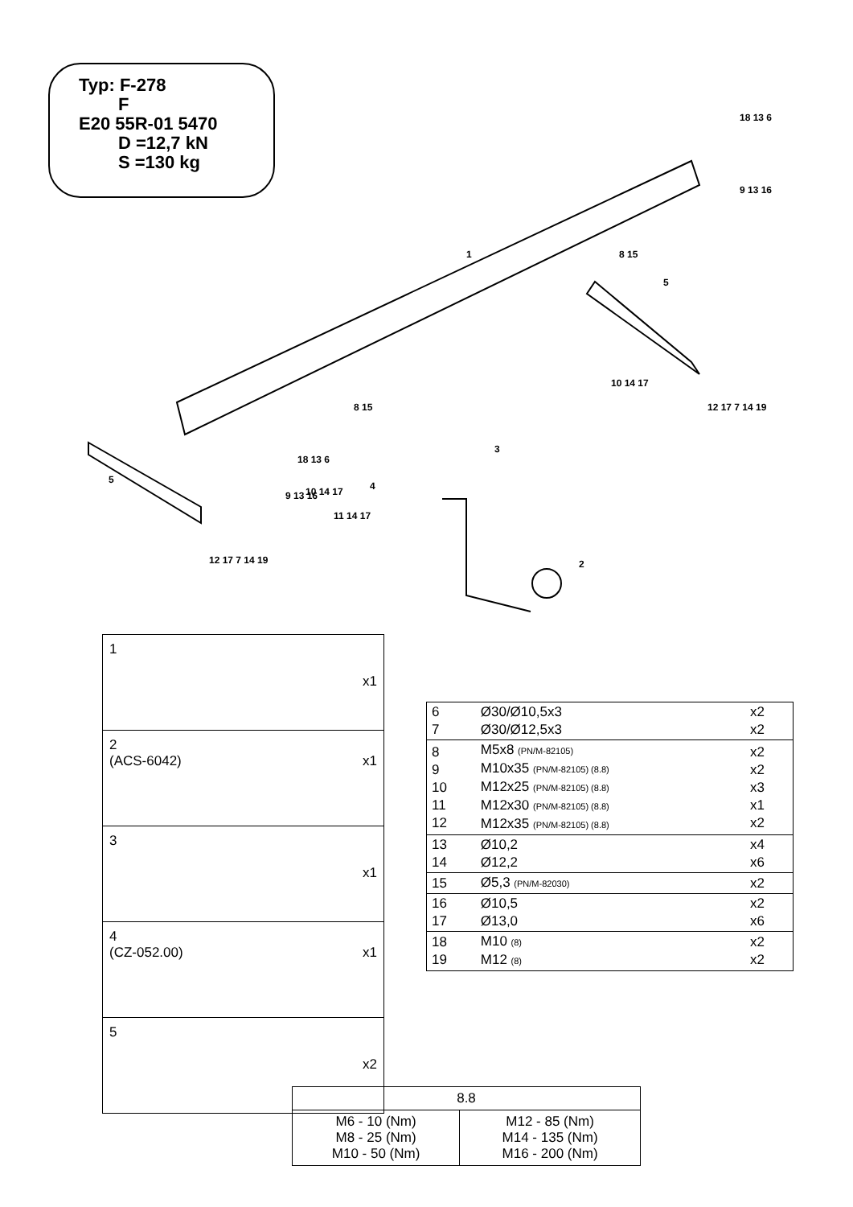Typ: F-278
F
E20 55R-01 5470
D =12,7 kN
S =130 kg
1
2
3
4
5
5
10 14 17
10 14 17
11 14 17
12 17 7 14 19
12 17 7 14 19
9 13 16
9 13 16
8 15
8 15
18 13 6
18 13 6
| 1 x1 |
| 2 (ACS-6042) x1 |
| 3 x1 |
| 4 (CZ-052.00) x1 |
| 5 x2 |
| 6 7 | Ø30/Ø10,5x3 Ø30/Ø12,5x3 | x2 x2 |
| 8 9 10 11 12 | M5x8 (PN/M-82105) M10x35 (PN/M-82105) (8.8) M12x25 (PN/M-82105) (8.8) M12x30 (PN/M-82105) (8.8) M12x35 (PN/M-82105) (8.8) | x2 x2 x3 x1 x2 |
| 13 14 | Ø10,2 Ø12,2 | x4 x6 |
| 15 | Ø5,3 (PN/M-82030) | x2 |
| 16 17 | Ø10,5 Ø13,0 | x2 x6 |
| 18 19 | M10 (8) M12 (8) | x2 x2 |
| 8.8 | |
| --- | --- |
| M6 - 10 (Nm) M8 - 25 (Nm) M10 - 50 (Nm) | M12 - 85 (Nm) M14 - 135 (Nm) M16 - 200 (Nm) |